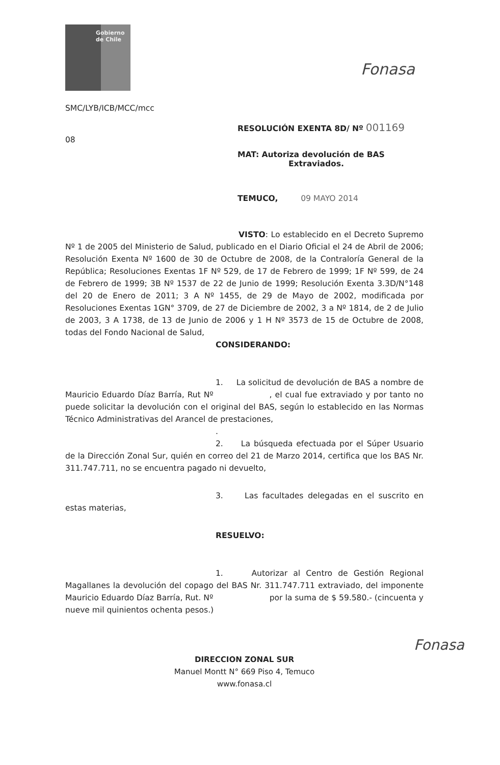Gobierno de Chile
Fonasa
SMC/LYB/ICB/MCC/mcc
RESOLUCIÓN EXENTA 8D/ Nº 001169
08
MAT: Autoriza devolución de BAS
Extraviados.
TEMUCO, 09 MAYO 2014
VISTO: Lo establecido en el Decreto Supremo Nº 1 de 2005 del Ministerio de Salud, publicado en el Diario Oficial el 24 de Abril de 2006; Resolución Exenta Nº 1600 de 30 de Octubre de 2008, de la Contraloría General de la República; Resoluciones Exentas 1F Nº 529, de 17 de Febrero de 1999; 1F Nº 599, de 24 de Febrero de 1999; 3B Nº 1537 de 22 de Junio de 1999; Resolución Exenta 3.3D/N°148 del 20 de Enero de 2011; 3 A Nº 1455, de 29 de Mayo de 2002, modificada por Resoluciones Exentas 1GN° 3709, de 27 de Diciembre de 2002, 3 a Nº 1814, de 2 de Julio de 2003, 3 A 1738, de 13 de Junio de 2006 y 1 H Nº 3573 de 15 de Octubre de 2008, todas del Fondo Nacional de Salud,
CONSIDERANDO:
1. La solicitud de devolución de BAS a nombre de Mauricio Eduardo Díaz Barría, Rut Nº , el cual fue extraviado y por tanto no puede solicitar la devolución con el original del BAS, según lo establecido en las Normas Técnico Administrativas del Arancel de prestaciones,
.
2. La búsqueda efectuada por el Súper Usuario de la Dirección Zonal Sur, quién en correo del 21 de Marzo 2014, certifica que los BAS Nr. 311.747.711, no se encuentra pagado ni devuelto,
3. Las facultades delegadas en el suscrito en estas materias,
RESUELVO:
1. Autorizar al Centro de Gestión Regional Magallanes la devolución del copago del BAS Nr. 311.747.711 extraviado, del imponente Mauricio Eduardo Díaz Barría, Rut. Nº por la suma de $ 59.580.- (cincuenta y nueve mil quinientos ochenta pesos.)
Fonasa
DIRECCION ZONAL SUR
Manuel Montt N° 669 Piso 4, Temuco
www.fonasa.cl